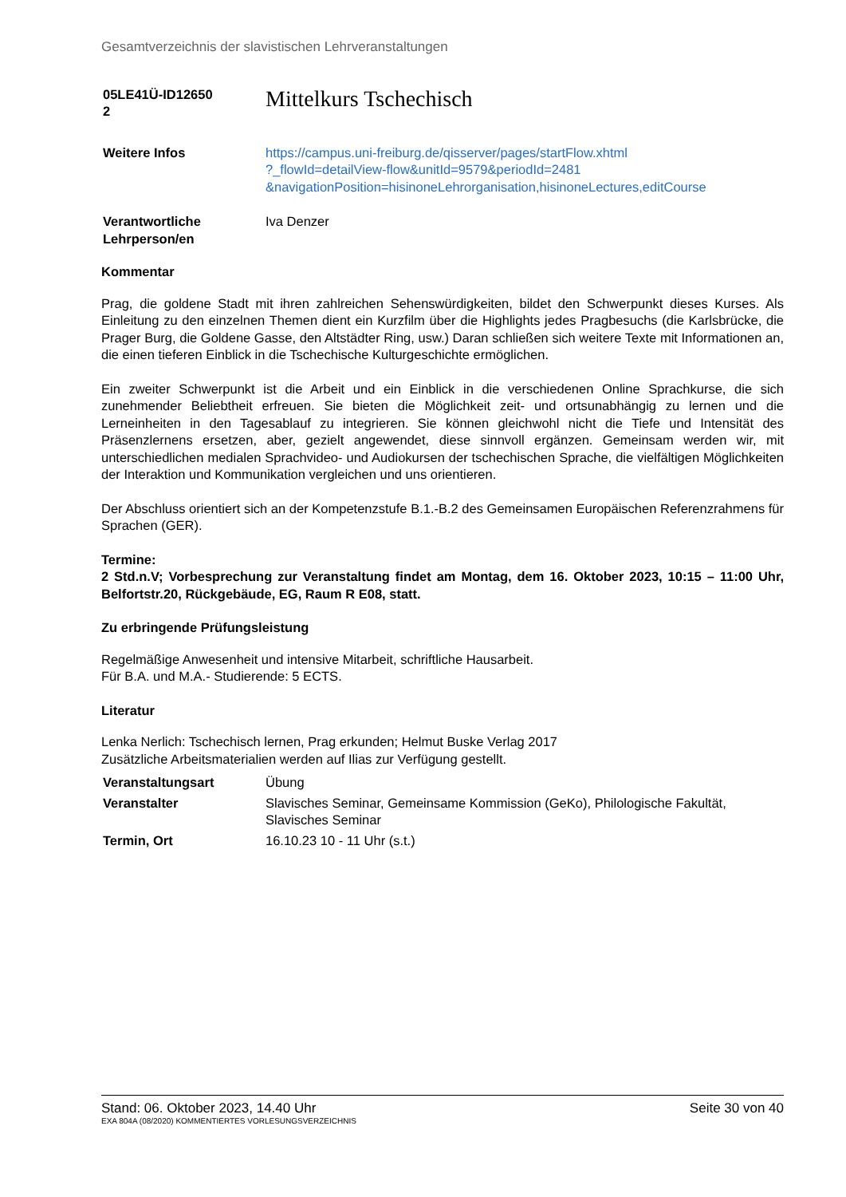Gesamtverzeichnis der slavistischen Lehrveranstaltungen
| 05LE41Ü-ID12650 2 | Mittelkurs Tschechisch |
| Weitere Infos | https://campus.uni-freiburg.de/qisserver/pages/startFlow.xhtml ?_flowId=detailView-flow&unitId=9579&periodId=2481 &navigationPosition=hisinoneLehrorganisation,hisinoneLectures,editCourse |
| Verantwortliche Lehrperson/en | Iva Denzer |
Kommentar
Prag, die goldene Stadt mit ihren zahlreichen Sehenswürdigkeiten, bildet den Schwerpunkt dieses Kurses. Als Einleitung zu den einzelnen Themen dient ein Kurzfilm über die Highlights jedes Pragbesuchs (die Karlsbrücke, die Prager Burg, die Goldene Gasse, den Altstädter Ring, usw.) Daran schließen sich weitere Texte mit Informationen an, die einen tieferen Einblick in die Tschechische Kulturgeschichte ermöglichen.
Ein zweiter Schwerpunkt ist die Arbeit und ein Einblick in die verschiedenen Online Sprachkurse, die sich zunehmender Beliebtheit erfreuen. Sie bieten die Möglichkeit zeit- und ortsunabhängig zu lernen und die Lerneinheiten in den Tagesablauf zu integrieren. Sie können gleichwohl nicht die Tiefe und Intensität des Präsenzlernens ersetzen, aber, gezielt angewendet, diese sinnvoll ergänzen. Gemeinsam werden wir, mit unterschiedlichen medialen Sprachvideo- und Audiokursen der tschechischen Sprache, die vielfältigen Möglichkeiten der Interaktion und Kommunikation vergleichen und uns orientieren.
Der Abschluss orientiert sich an der Kompetenzstufe B.1.-B.2 des Gemeinsamen Europäischen Referenzrahmens für Sprachen (GER).
Termine:
2 Std.n.V; Vorbesprechung zur Veranstaltung findet am Montag, dem 16. Oktober 2023, 10:15 – 11:00 Uhr, Belfortstr.20, Rückgebäude, EG, Raum R E08, statt.
Zu erbringende Prüfungsleistung
Regelmäßige Anwesenheit und intensive Mitarbeit, schriftliche Hausarbeit.
Für B.A. und M.A.- Studierende: 5 ECTS.
Literatur
Lenka Nerlich: Tschechisch lernen, Prag erkunden; Helmut Buske Verlag 2017
Zusätzliche Arbeitsmaterialien werden auf Ilias zur Verfügung gestellt.
| Veranstaltungsart | Übung |
| Veranstalter | Slavisches Seminar, Gemeinsame Kommission (GeKo), Philologische Fakultät, Slavisches Seminar |
| Termin, Ort | 16.10.23 10 - 11 Uhr (s.t.) |
Stand: 06. Oktober 2023, 14.40 Uhr Seite 30 von 40
EXA 804A (08/2020) KOMMENTIERTES VORLESUNGSVERZEICHNIS